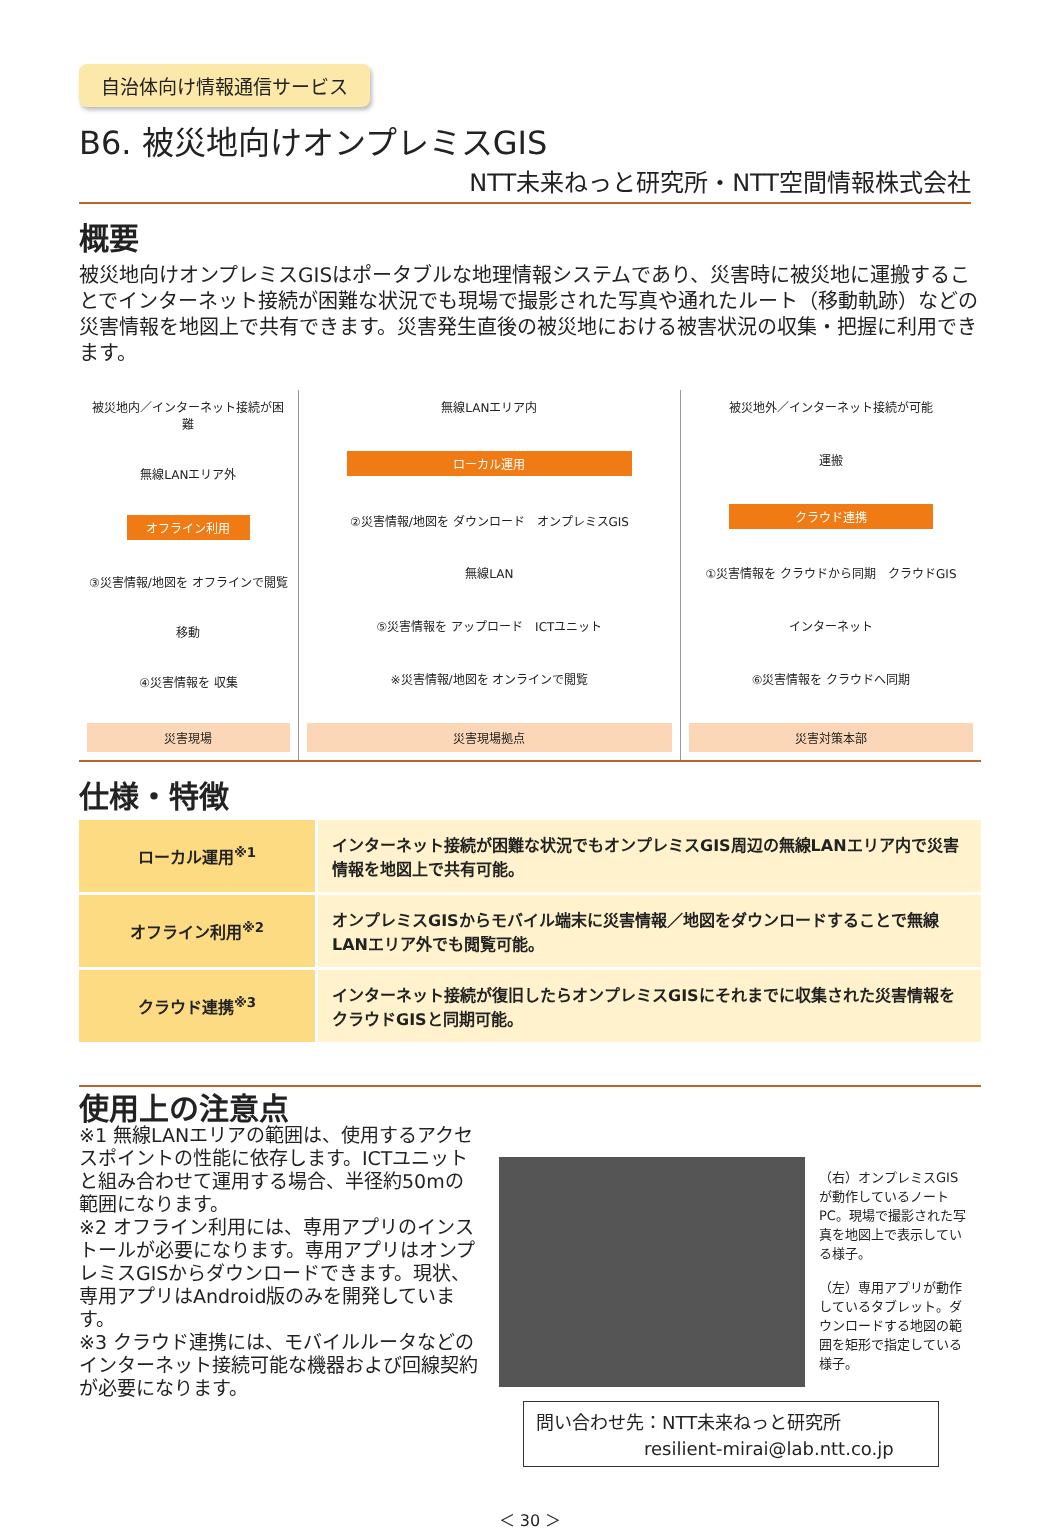自治体向け情報通信サービス
B6. 被災地向けオンプレミスGIS
NTT未来ねっと研究所・NTT空間情報株式会社
概要
被災地向けオンプレミスGISはポータブルな地理情報システムであり、災害時に被災地に運搬することでインターネット接続が困難な状況でも現場で撮影された写真や通れたルート（移動軌跡）などの災害情報を地図上で共有できます。災害発生直後の被災地における被害状況の収集・把握に利用できます。
被災地内／インターネット接続が困難
無線LANエリア外
オフライン利用
③災害情報/地図を オフラインで閲覧
移動
④災害情報を 収集
災害現場
無線LANエリア内
ローカル運用
②災害情報/地図を ダウンロード　オンプレミスGIS
無線LAN
⑤災害情報を アップロード　ICTユニット
※災害情報/地図を オンラインで閲覧
災害現場拠点
被災地外／インターネット接続が可能
運搬
クラウド連携
①災害情報を クラウドから同期　クラウドGIS
インターネット
⑥災害情報を クラウドへ同期
災害対策本部
仕様・特徴
| ローカル運用<sup>※1</sup> | インターネット接続が困難な状況でもオンプレミスGIS周辺の無線LANエリア内で災害情報を地図上で共有可能。 |
| オフライン利用<sup>※2</sup> | オンプレミスGISからモバイル端末に災害情報／地図をダウンロードすることで無線LANエリア外でも閲覧可能。 |
| クラウド連携<sup>※3</sup> | インターネット接続が復旧したらオンプレミスGISにそれまでに収集された災害情報をクラウドGISと同期可能。 |
使用上の注意点
※1 無線LANエリアの範囲は、使用するアクセスポイントの性能に依存します。ICTユニットと組み合わせて運用する場合、半径約50mの範囲になります。
※2 オフライン利用には、専用アプリのインストールが必要になります。専用アプリはオンプレミスGISからダウンロードできます。現状、専用アプリはAndroid版のみを開発しています。
※3 クラウド連携には、モバイルルータなどのインターネット接続可能な機器および回線契約が必要になります。
（右）オンプレミスGISが動作しているノートPC。現場で撮影された写真を地図上で表示している様子。
（左）専用アプリが動作しているタブレット。ダウンロードする地図の範囲を矩形で指定している様子。
問い合わせ先：NTT未来ねっと研究所
　　　　　　resilient-mirai@lab.ntt.co.jp
＜ 30 ＞